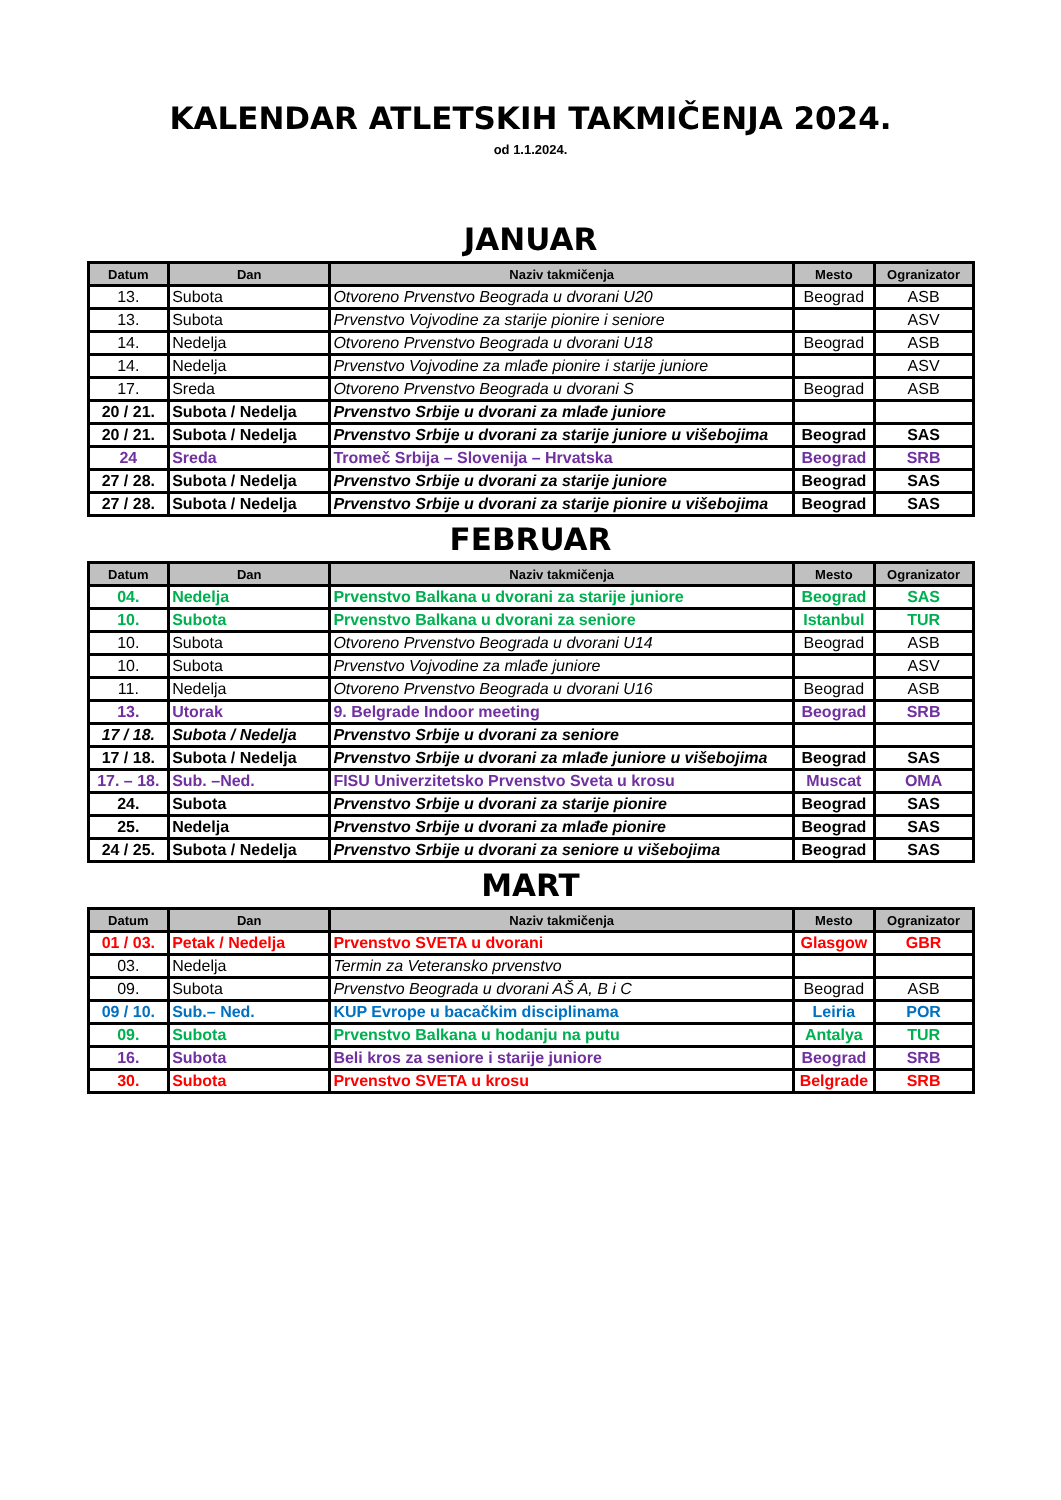KALENDAR ATLETSKIH TAKMIČENJA 2024.
od 1.1.2024.
JANUAR
| Datum | Dan | Naziv takmičenja | Mesto | Ogranizator |
| --- | --- | --- | --- | --- |
| 13. | Subota | Otvoreno Prvenstvo Beograda u dvorani U20 | Beograd | ASB |
| 13. | Subota | Prvenstvo Vojvodine za starije pionire i seniore | | ASV |
| 14. | Nedelja | Otvoreno Prvenstvo Beograda u dvorani U18 | Beograd | ASB |
| 14. | Nedelja | Prvenstvo Vojvodine za mlađe pionire i starije juniore | | ASV |
| 17. | Sreda | Otvoreno Prvenstvo Beograda u dvorani S | Beograd | ASB |
| 20 / 21. | Subota / Nedelja | Prvenstvo Srbije u dvorani za mlađe juniore | | |
| 20 / 21. | Subota / Nedelja | Prvenstvo Srbije u dvorani za starije juniore u višebojima | Beograd | SAS |
| 24 | Sreda | Tromeč Srbija – Slovenija – Hrvatska | Beograd | SRB |
| 27 / 28. | Subota / Nedelja | Prvenstvo Srbije u dvorani za starije juniore | Beograd | SAS |
| 27 / 28. | Subota / Nedelja | Prvenstvo Srbije u dvorani za starije pionire u višebojima | Beograd | SAS |
FEBRUAR
| Datum | Dan | Naziv takmičenja | Mesto | Ogranizator |
| --- | --- | --- | --- | --- |
| 04. | Nedelja | Prvenstvo Balkana u dvorani za starije juniore | Beograd | SAS |
| 10. | Subota | Prvenstvo Balkana u dvorani za seniore | Istanbul | TUR |
| 10. | Subota | Otvoreno Prvenstvo Beograda u dvorani U14 | Beograd | ASB |
| 10. | Subota | Prvenstvo Vojvodine za mlađe juniore | | ASV |
| 11. | Nedelja | Otvoreno Prvenstvo Beograda u dvorani U16 | Beograd | ASB |
| 13. | Utorak | 9. Belgrade Indoor meeting | Beograd | SRB |
| 17 / 18. | Subota / Nedelja | Prvenstvo Srbije u dvorani za seniore | | |
| 17 / 18. | Subota / Nedelja | Prvenstvo Srbije u dvorani za mlađe juniore u višebojima | Beograd | SAS |
| 17. – 18. | Sub. –Ned. | FISU Univerzitetsko Prvenstvo Sveta u krosu | Muscat | OMA |
| 24. | Subota | Prvenstvo Srbije u dvorani za starije pionire | Beograd | SAS |
| 25. | Nedelja | Prvenstvo Srbije u dvorani za mlađe pionire | Beograd | SAS |
| 24 / 25. | Subota / Nedelja | Prvenstvo Srbije u dvorani za seniore u višebojima | Beograd | SAS |
MART
| Datum | Dan | Naziv takmičenja | Mesto | Ogranizator |
| --- | --- | --- | --- | --- |
| 01 / 03. | Petak / Nedelja | Prvenstvo SVETA u dvorani | Glasgow | GBR |
| 03. | Nedelja | Termin za Veteransko prvenstvo | | |
| 09. | Subota | Prvenstvo Beograda u dvorani AŠ A, B i C | Beograd | ASB |
| 09 / 10. | Sub.– Ned. | KUP Evrope u bacačkim disciplinama | Leiria | POR |
| 09. | Subota | Prvenstvo Balkana u hodanju na putu | Antalya | TUR |
| 16. | Subota | Beli kros za seniore i starije juniore | Beograd | SRB |
| 30. | Subota | Prvenstvo SVETA u krosu | Belgrade | SRB |